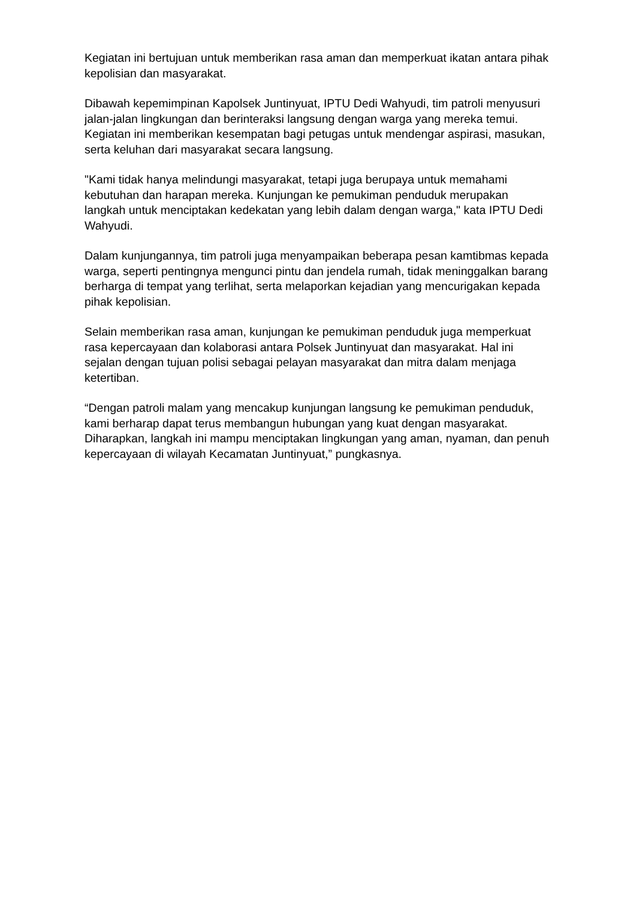Kegiatan ini bertujuan untuk memberikan rasa aman dan memperkuat ikatan antara pihak kepolisian dan masyarakat.
Dibawah kepemimpinan Kapolsek Juntinyuat, IPTU Dedi Wahyudi, tim patroli menyusuri jalan-jalan lingkungan dan berinteraksi langsung dengan warga yang mereka temui. Kegiatan ini memberikan kesempatan bagi petugas untuk mendengar aspirasi, masukan, serta keluhan dari masyarakat secara langsung.
"Kami tidak hanya melindungi masyarakat, tetapi juga berupaya untuk memahami kebutuhan dan harapan mereka. Kunjungan ke pemukiman penduduk merupakan langkah untuk menciptakan kedekatan yang lebih dalam dengan warga," kata IPTU Dedi Wahyudi.
Dalam kunjungannya, tim patroli juga menyampaikan beberapa pesan kamtibmas kepada warga, seperti pentingnya mengunci pintu dan jendela rumah, tidak meninggalkan barang berharga di tempat yang terlihat, serta melaporkan kejadian yang mencurigakan kepada pihak kepolisian.
Selain memberikan rasa aman, kunjungan ke pemukiman penduduk juga memperkuat rasa kepercayaan dan kolaborasi antara Polsek Juntinyuat dan masyarakat. Hal ini sejalan dengan tujuan polisi sebagai pelayan masyarakat dan mitra dalam menjaga ketertiban.
“Dengan patroli malam yang mencakup kunjungan langsung ke pemukiman penduduk, kami berharap dapat terus membangun hubungan yang kuat dengan masyarakat. Diharapkan, langkah ini mampu menciptakan lingkungan yang aman, nyaman, dan penuh kepercayaan di wilayah Kecamatan Juntinyuat,” pungkasnya.